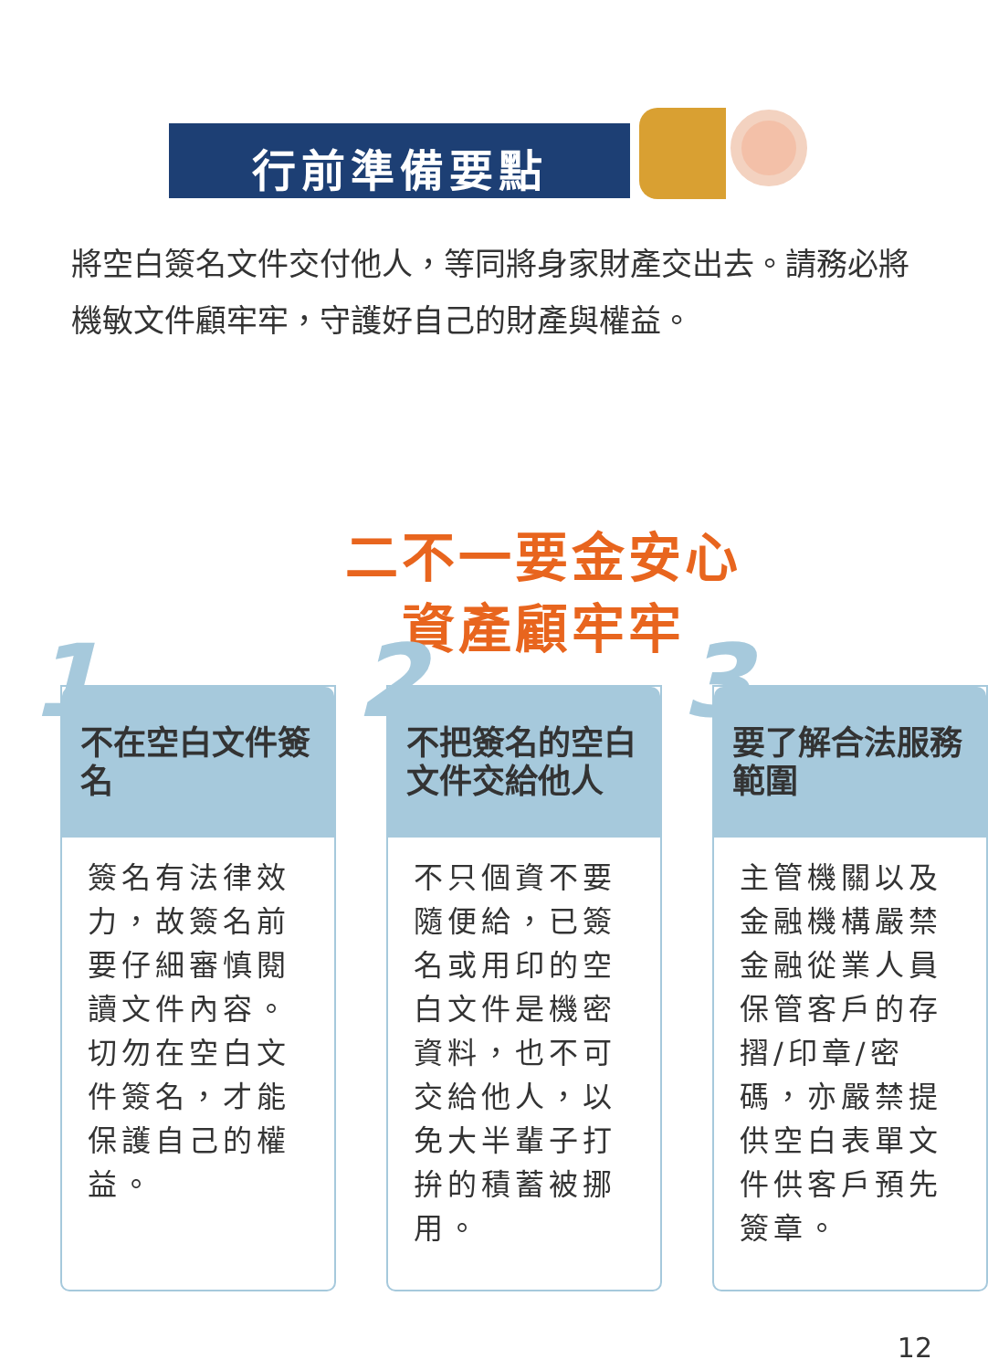行前準備要點
將空白簽名文件交付他人，等同將身家財產交出去。請務必將機敏文件顧牢牢，守護好自己的財產與權益。
二不一要金安心
資產顧牢牢
1
不在空白文件簽名
簽名有法律效力，故簽名前要仔細審慎閱讀文件內容。切勿在空白文件簽名，才能保護自己的權益。
2
不把簽名的空白文件交給他人
不只個資不要隨便給，已簽名或用印的空白文件是機密資料，也不可交給他人，以免大半輩子打拚的積蓄被挪用。
3
要了解合法服務範圍
主管機關以及金融機構嚴禁金融從業人員保管客戶的存摺/印章/密碼，亦嚴禁提供空白表單文件供客戶預先簽章。
12